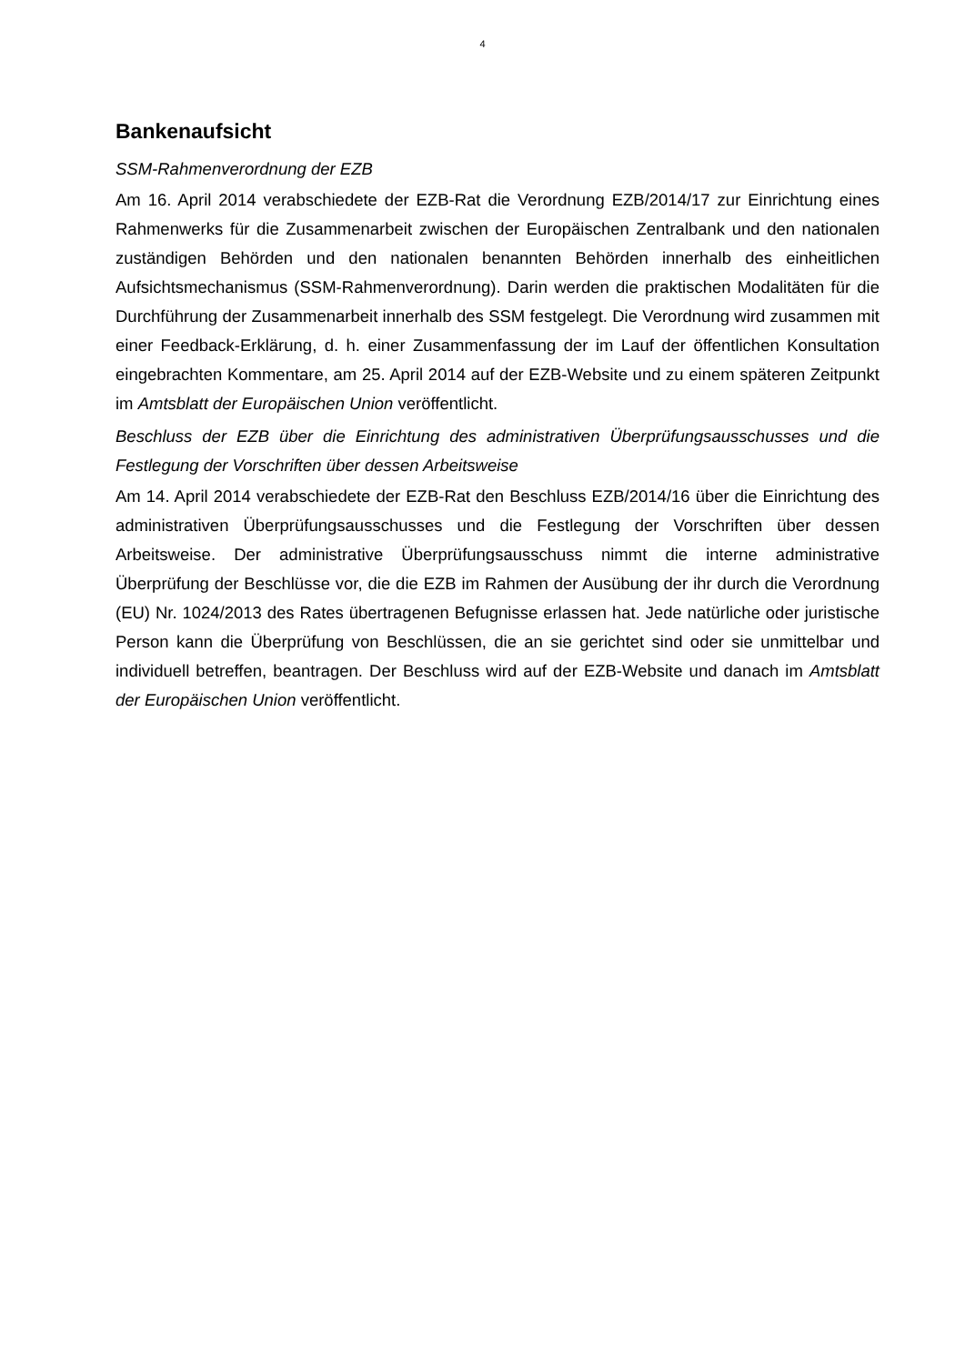4
Bankenaufsicht
SSM-Rahmenverordnung der EZB
Am 16. April 2014 verabschiedete der EZB-Rat die Verordnung EZB/2014/17 zur Einrichtung eines Rahmenwerks für die Zusammenarbeit zwischen der Europäischen Zentralbank und den nationalen zuständigen Behörden und den nationalen benannten Behörden innerhalb des einheitlichen Aufsichtsmechanismus (SSM-Rahmenverordnung). Darin werden die praktischen Modalitäten für die Durchführung der Zusammenarbeit innerhalb des SSM festgelegt. Die Verordnung wird zusammen mit einer Feedback-Erklärung, d. h. einer Zusammenfassung der im Lauf der öffentlichen Konsultation eingebrachten Kommentare, am 25. April 2014 auf der EZB-Website und zu einem späteren Zeitpunkt im Amtsblatt der Europäischen Union veröffentlicht.
Beschluss der EZB über die Einrichtung des administrativen Überprüfungsausschusses und die Festlegung der Vorschriften über dessen Arbeitsweise
Am 14. April 2014 verabschiedete der EZB-Rat den Beschluss EZB/2014/16 über die Einrichtung des administrativen Überprüfungsausschusses und die Festlegung der Vorschriften über dessen Arbeitsweise. Der administrative Überprüfungsausschuss nimmt die interne administrative Überprüfung der Beschlüsse vor, die die EZB im Rahmen der Ausübung der ihr durch die Verordnung (EU) Nr. 1024/2013 des Rates übertragenen Befugnisse erlassen hat. Jede natürliche oder juristische Person kann die Überprüfung von Beschlüssen, die an sie gerichtet sind oder sie unmittelbar und individuell betreffen, beantragen. Der Beschluss wird auf der EZB-Website und danach im Amtsblatt der Europäischen Union veröffentlicht.